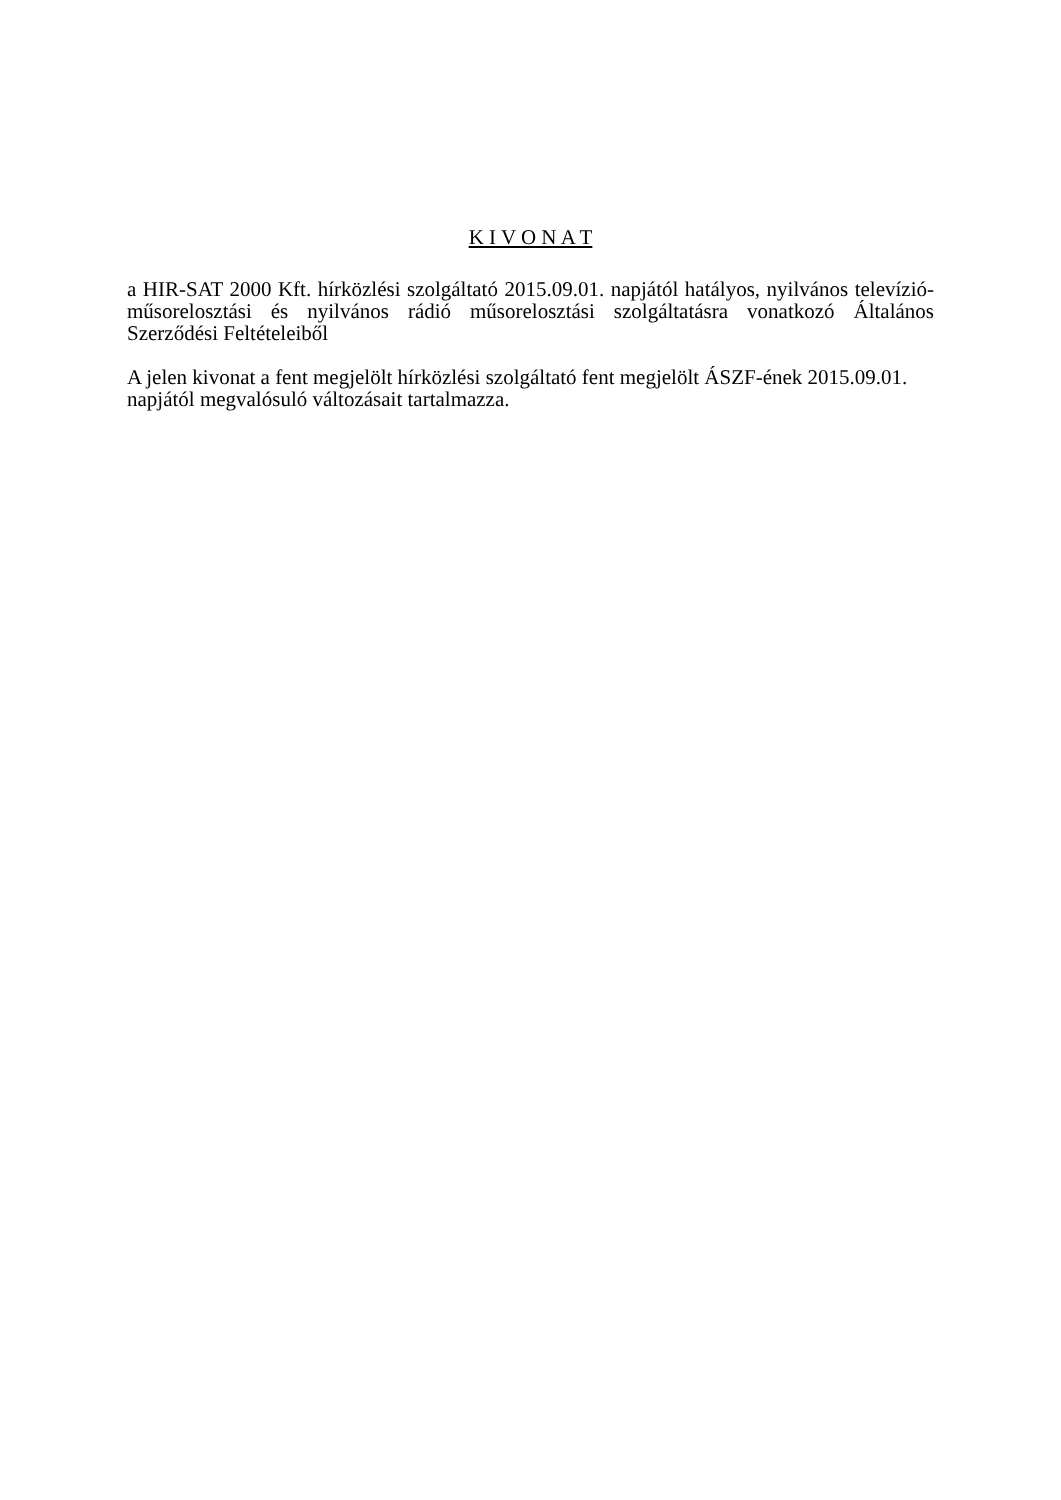K I V O N A T
a HIR-SAT 2000 Kft. hírközlési szolgáltató 2015.09.01. napjától hatályos, nyilvános televízió-műsorelosztási és nyilvános rádió műsorelosztási szolgáltatásra vonatkozó Általános Szerződési Feltételeiből
A jelen kivonat a fent megjelölt hírközlési szolgáltató fent megjelölt ÁSZF-ének 2015.09.01.
napjától megvalósuló változásait tartalmazza.